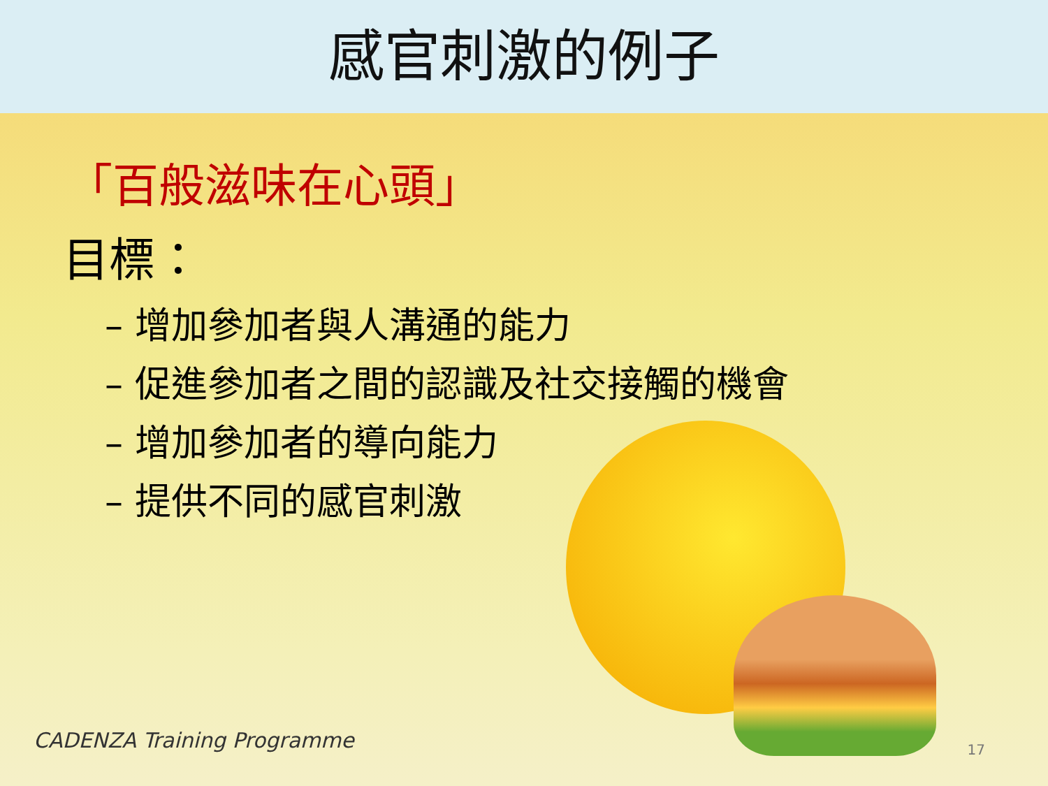感官刺激的例子
「百般滋味在心頭」
目標：
– 增加參加者與人溝通的能力
– 促進參加者之間的認識及社交接觸的機會
– 增加參加者的導向能力
– 提供不同的感官刺激
CADENZA Training Programme 17